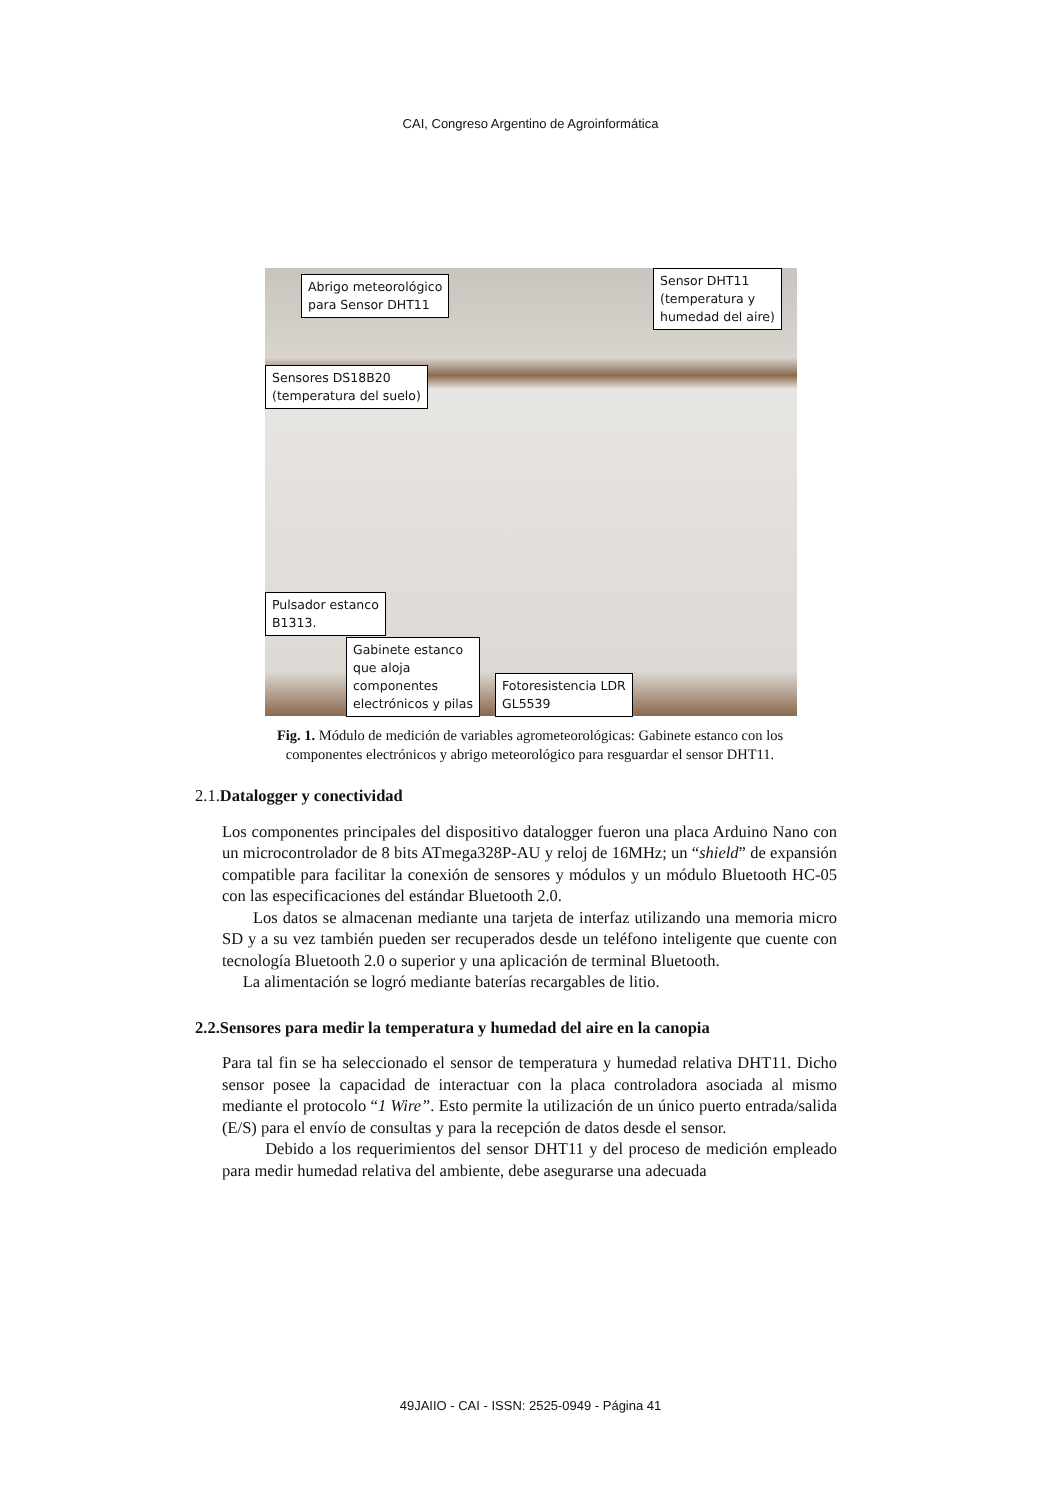CAI, Congreso Argentino de Agroinformática
Abrigo meteorológico
para Sensor DHT11
Sensor DHT11
(temperatura y
humedad del aire)
Sensores DS18B20
(temperatura del suelo)
Pulsador estanco
B1313.
Gabinete estanco
que aloja
componentes
electrónicos y pilas
Fotoresistencia LDR
GL5539
Fig. 1. Módulo de medición de variables agrometeorológicas: Gabinete estanco con los componentes electrónicos y abrigo meteorológico para resguardar el sensor DHT11.
2.1. Datalogger y conectividad
Los componentes principales del dispositivo datalogger fueron una placa Arduino Nano con un microcontrolador de 8 bits ATmega328P-AU y reloj de 16MHz; un “shield” de expansión compatible para facilitar la conexión de sensores y módulos y un módulo Bluetooth HC-05 con las especificaciones del estándar Bluetooth 2.0.
Los datos se almacenan mediante una tarjeta de interfaz utilizando una memoria micro SD y a su vez también pueden ser recuperados desde un teléfono inteligente que cuente con tecnología Bluetooth 2.0 o superior y una aplicación de terminal Bluetooth.
La alimentación se logró mediante baterías recargables de litio.
2.2.Sensores para medir la temperatura y humedad del aire en la canopia
Para tal fin se ha seleccionado el sensor de temperatura y humedad relativa DHT11. Dicho sensor posee la capacidad de interactuar con la placa controladora asociada al mismo mediante el protocolo “1 Wire”. Esto permite la utilización de un único puerto entrada/salida (E/S) para el envío de consultas y para la recepción de datos desde el sensor.
Debido a los requerimientos del sensor DHT11 y del proceso de medición empleado para medir humedad relativa del ambiente, debe asegurarse una adecuada
49JAIIO - CAI - ISSN: 2525-0949 - Página 41